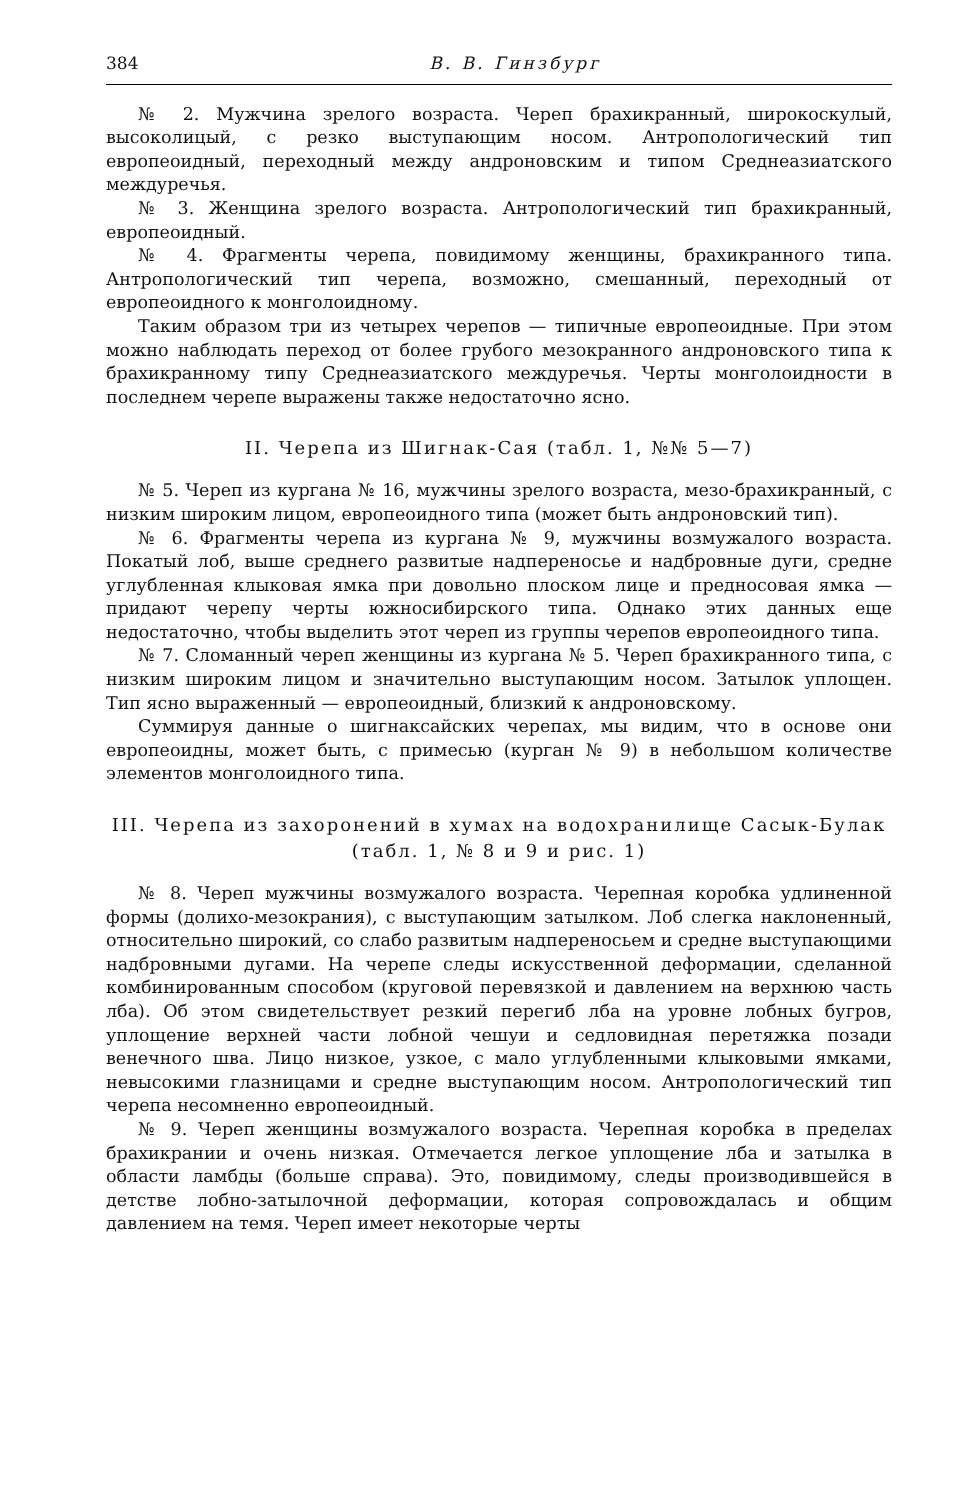384 В. В. Гинзбург
№ 2. Мужчина зрелого возраста. Череп брахикранный, широкоскулый, высоколицый, с резко выступающим носом. Антропологический тип европеоидный, переходный между андроновским и типом Среднеазиатского междуречья.
№ 3. Женщина зрелого возраста. Антропологический тип брахикранный, европеоидный.
№ 4. Фрагменты черепа, повидимому женщины, брахикранного типа. Антропологический тип черепа, возможно, смешанный, переходный от европеоидного к монголоидному.
Таким образом три из четырех черепов — типичные европеоидные. При этом можно наблюдать переход от более грубого мезокранного андроновского типа к брахикранному типу Среднеазиатского междуречья. Черты монголоидности в последнем черепе выражены также недостаточно ясно.
II. Черепа из Шигнак-Сая (табл. 1, №№ 5—7)
№ 5. Череп из кургана № 16, мужчины зрелого возраста, мезо-брахикранный, с низким широким лицом, европеоидного типа (может быть андроновский тип).
№ 6. Фрагменты черепа из кургана № 9, мужчины возмужалого возраста. Покатый лоб, выше среднего развитые надпереносье и надбровные дуги, средне углубленная клыковая ямка при довольно плоском лице и предносовая ямка — придают черепу черты южносибирского типа. Однако этих данных еще недостаточно, чтобы выделить этот череп из группы черепов европеоидного типа.
№ 7. Сломанный череп женщины из кургана № 5. Череп брахикранного типа, с низким широким лицом и значительно выступающим носом. Затылок уплощен. Тип ясно выраженный — европеоидный, близкий к андроновскому.
Суммируя данные о шигнаксайских черепах, мы видим, что в основе они европеоидны, может быть, с примесью (курган № 9) в небольшом количестве элементов монголоидного типа.
III. Черепа из захоронений в хумах на водохранилище Сасык-Булак (табл. 1, № 8 и 9 и рис. 1)
№ 8. Череп мужчины возмужалого возраста. Черепная коробка удлиненной формы (долихо-мезокрания), с выступающим затылком. Лоб слегка наклоненный, относительно широкий, со слабо развитым надпереносьем и средне выступающими надбровными дугами. На черепе следы искусственной деформации, сделанной комбинированным способом (круговой перевязкой и давлением на верхнюю часть лба). Об этом свидетельствует резкий перегиб лба на уровне лобных бугров, уплощение верхней части лобной чешуи и седловидная перетяжка позади венечного шва. Лицо низкое, узкое, с мало углубленными клыковыми ямками, невысокими глазницами и средне выступающим носом. Антропологический тип черепа несомненно европеоидный.
№ 9. Череп женщины возмужалого возраста. Черепная коробка в пределах брахикрании и очень низкая. Отмечается легкое уплощение лба и затылка в области ламбды (больше справа). Это, повидимому, следы производившейся в детстве лобно-затылочной деформации, которая сопровождалась и общим давлением на темя. Череп имеет некоторые черты